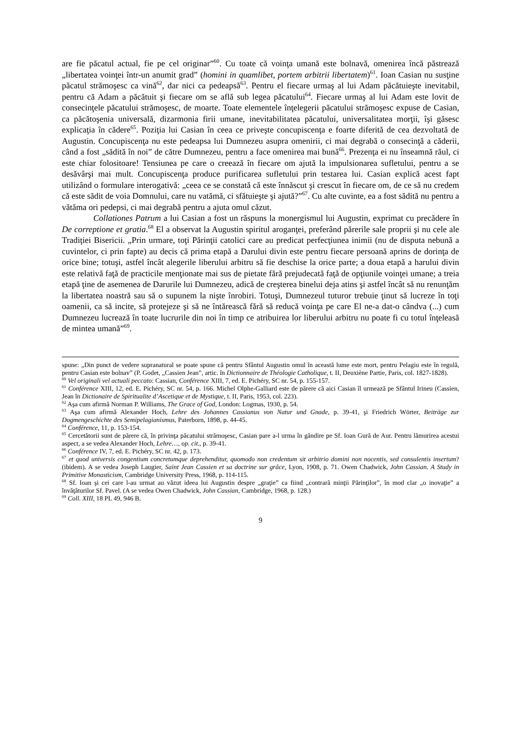are fie păcatul actual, fie pe cel originar”<sup>60</sup>. Cu toate că voinţa umană este bolnavă, omenirea încă păstrează „libertatea voinţei într-un anumit grad” (homini in quamlibet, portem arbitrii libertatem)<sup>61</sup>. Ioan Casian nu susţine păcatul strămoşesc ca vină<sup>62</sup>, dar nici ca pedeapsă<sup>63</sup>. Pentru el fiecare urmaş al lui Adam păcătuieşte inevitabil, pentru că Adam a păcătuit şi fiecare om se află sub legea păcatului<sup>64</sup>. Fiecare urmaş al lui Adam este lovit de consecinţele păcatului strămoşesc, de moarte. Toate elementele înţelegerii păcatului strămoşesc expuse de Casian, ca păcătoşenia universală, dizarmonia firii umane, inevitabilitatea păcatului, universalitatea morţii, îşi găsesc explicaţia în cădere<sup>65</sup>. Poziţia lui Casian în ceea ce priveşte concupiscenţa e foarte diferită de cea dezvoltată de Augustin. Concupiscenţa nu este pedeapsa lui Dumnezeu asupra omenirii, ci mai degrabă o consecinţă a căderii, când a fost „sădită în noi” de către Dumnezeu, pentru a face omenirea mai bună<sup>66</sup>. Prezenţa ei nu înseamnă răul, ci este chiar folositoare! Tensiunea pe care o creează în fiecare om ajută la impulsionarea sufletului, pentru a se desăvârşi mai mult. Concupiscenţa produce purificarea sufletului prin testarea lui. Casian explică acest fapt utilizând o formulare interogativă: „ceea ce se constată că este înnăscut şi crescut în fiecare om, de ce să nu credem că este sădit de voia Domnului, care nu vatămă, ci sfătuieşte şi ajută?”<sup>67</sup>. Cu alte cuvinte, ea a fost sădită nu pentru a vătăma ori pedepsi, ci mai degrabă pentru a ajuta omul căzut.
Collationes Patrum a lui Casian a fost un răspuns la monergismul lui Augustin, exprimat cu precădere în De correptione et gratia.<sup>68</sup> El a observat la Augustin spiritul aroganţei, preferând părerile sale proprii şi nu cele ale Tradiţiei Bisericii. „Prin urmare, toţi Părinţii catolici care au predicat perfecţiunea inimii (nu de disputa nebună a cuvintelor, ci prin fapte) au decis că prima etapă a Darului divin este pentru fiecare persoană aprins de dorinţa de orice bine; totuşi, astfel încât alegerile liberului arbitru să fie deschise la orice parte; a doua etapă a harului divin este relativă faţă de practicile menţionate mai sus de pietate fără prejudecată faţă de opţiunile voinţei umane; a treia etapă ţine de asemenea de Darurile lui Dumnezeu, adică de creşterea binelui deja atins şi astfel încât să nu renunţăm la libertatea noastră sau să o supunem la nişte înrobiri. Totuşi, Dumnezeul tuturor trebuie ţinut să lucreze în toţi oamenii, ca să incite, să protejeze şi să ne întărească fără să reducă voinţa pe care El ne-a dat-o cândva (...) cum Dumnezeu lucrează în toate lucrurile din noi în timp ce atribuirea lor liberului arbitru nu poate fi cu totul înţeleasă de mintea umană”<sup>69</sup>.
spune: „Din punct de vedere supranatural se poate spune că pentru Sfântul Augustin omul în această lume este mort, pentru Pelagiu este în regulă, pentru Casian este bolnav” (P. Godet, „Cassien Jean”, artic. în Dictionnaire de Théologie Catholique, t. II, Deuxiène Partie, Paris, col. 1827-1828).
<sup>60</sup> Vel originali vel actuali peccato: Cassian, Conférence XIII, 7, ed. E. Pichéry, SC nr. 54, p. 155-157.
<sup>61</sup> Conférence XIII, 12, ed. E. Pichéry, SC nr. 54, p. 166. Michel Olphe-Galliard este de părere că aici Casian îl urmează pe Sfântul Irineu (Cassien, Jean în Dictionaire de Spiritualite d’Ascetique et de Mystique, t. II, Paris, 1953, col. 223).
<sup>62</sup> Aşa cum afirmă Norman P. Williams, The Grace of God, London: Logmas, 1930, p. 54.
<sup>63</sup> Aşa cum afirmă Alexander Hoch, Lehre des Johannes Cassianus von Natur und Gnade, p. 39-41, şi Friedrich Wörter, Beiträge zur Dogmengeschichte des Semipelagianismus, Paterborn, 1898, p. 44-45.
<sup>64</sup> Conférence, 11, p. 153-154.
<sup>65</sup> Cercetătorii sunt de părere că, în privinţa păcatului strămoşesc, Casian pare a-l urma în gândire pe Sf. Ioan Gură de Aur. Pentru lămurirea acestui aspect, a se vedea Alexander Hoch, Lehre…, op. cit., p. 39-41.
<sup>66</sup> Conférence IV, 7, ed. E. Pichéry, SC nr. 42, p. 173.
<sup>67</sup> et quod universis congentium concretumque deprehenditur, quomodo non credentum sit arbitrio domini non nocentis, sed consulentis insertum? (ibidem). A se vedea Joseph Laugier, Saint Jean Cassien et sa doctrine sur grâce, Lyon, 1908, p. 71. Owen Chadwick, John Cassian. A Study in Primitive Monasticism, Cambridge University Press, 1968, p. 114-115.
<sup>68</sup> Sf. Ioan şi cei care l-au urmat au văzut ideea lui Augustin despre „graţie” ca fiind „contrară minţii Părinţilor”, în mod clar „o inovaţie” a învăţăturilor Sf. Pavel. (A se vedea Owen Chadwick, John Cassian, Cambridge, 1968, p. 128.)
<sup>69</sup> Coll. XIII, 18 PL 49, 946 B.
9